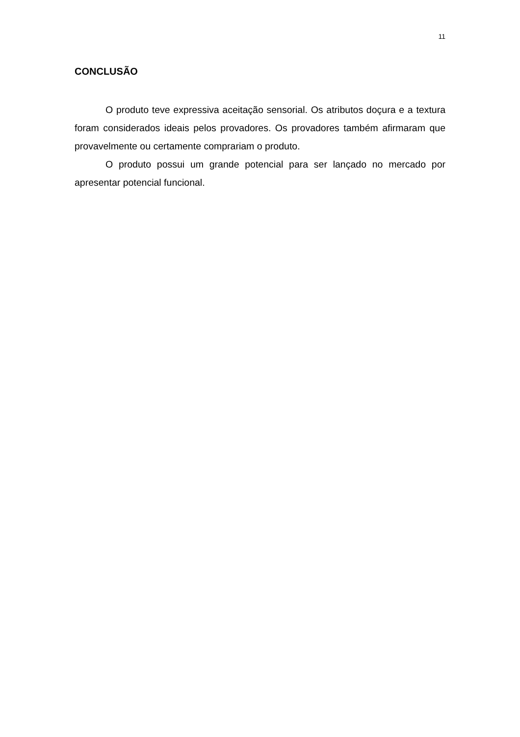11
CONCLUSÃO
O produto teve expressiva aceitação sensorial. Os atributos doçura e a textura foram considerados ideais pelos provadores. Os provadores também afirmaram que provavelmente ou certamente comprariam o produto.
O produto possui um grande potencial para ser lançado no mercado por apresentar potencial funcional.